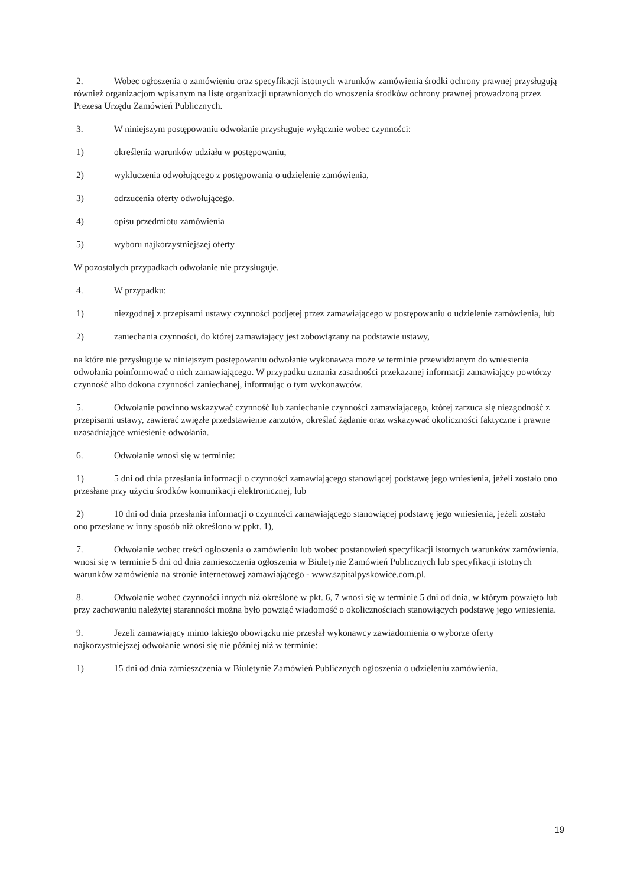2. Wobec ogłoszenia o zamówieniu oraz specyfikacji istotnych warunków zamówienia środki ochrony prawnej przysługują również organizacjom wpisanym na listę organizacji uprawnionych do wnoszenia środków ochrony prawnej prowadzoną przez Prezesa Urzędu Zamówień Publicznych.
3. W niniejszym postępowaniu odwołanie przysługuje wyłącznie wobec czynności:
1) określenia warunków udziału w postępowaniu,
2) wykluczenia odwołującego z postępowania o udzielenie zamówienia,
3) odrzucenia oferty odwołującego.
4) opisu przedmiotu zamówienia
5) wyboru najkorzystniejszej oferty
W pozostałych przypadkach odwołanie nie przysługuje.
4. W przypadku:
1) niezgodnej z przepisami ustawy czynności podjętej przez zamawiającego w postępowaniu o udzielenie zamówienia, lub
2) zaniechania czynności, do której zamawiający jest zobowiązany na podstawie ustawy,
na które nie przysługuje w niniejszym postępowaniu odwołanie wykonawca może w terminie przewidzianym do wniesienia odwołania poinformować o nich zamawiającego. W przypadku uznania zasadności przekazanej informacji zamawiający powtórzy czynność albo dokona czynności zaniechanej, informując o tym wykonawców.
5. Odwołanie powinno wskazywać czynność lub zaniechanie czynności zamawiającego, której zarzuca się niezgodność z przepisami ustawy, zawierać zwięzłe przedstawienie zarzutów, określać żądanie oraz wskazywać okoliczności faktyczne i prawne uzasadniające wniesienie odwołania.
6. Odwołanie wnosi się w terminie:
1) 5 dni od dnia przesłania informacji o czynności zamawiającego stanowiącej podstawę jego wniesienia, jeżeli zostało ono przesłane przy użyciu środków komunikacji elektronicznej, lub
2) 10 dni od dnia przesłania informacji o czynności zamawiającego stanowiącej podstawę jego wniesienia, jeżeli zostało ono przesłane w inny sposób niż określono w ppkt. 1),
7. Odwołanie wobec treści ogłoszenia o zamówieniu lub wobec postanowień specyfikacji istotnych warunków zamówienia, wnosi się w terminie 5 dni od dnia zamieszczenia ogłoszenia w Biuletynie Zamówień Publicznych lub specyfikacji istotnych warunków zamówienia na stronie internetowej zamawiającego - www.szpitalpyskowice.com.pl.
8. Odwołanie wobec czynności innych niż określone w pkt. 6, 7 wnosi się w terminie 5 dni od dnia, w którym powzięto lub przy zachowaniu należytej staranności można było powziąć wiadomość o okolicznościach stanowiących podstawę jego wniesienia.
9. Jeżeli zamawiający mimo takiego obowiązku nie przesłał wykonawcy zawiadomienia o wyborze oferty najkorzystniejszej odwołanie wnosi się nie później niż w terminie:
1) 15 dni od dnia zamieszczenia w Biuletynie Zamówień Publicznych ogłoszenia o udzieleniu zamówienia.
19